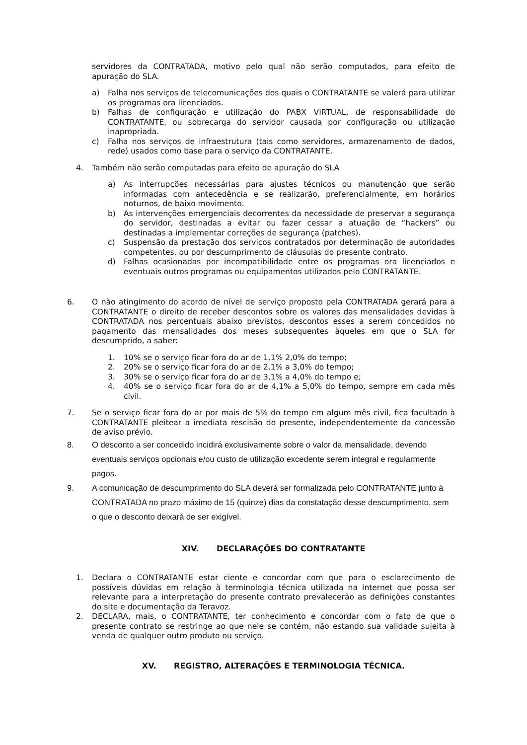servidores da CONTRATADA, motivo pelo qual não serão computados, para efeito de apuração do SLA.
a) Falha nos serviços de telecomunicações dos quais o CONTRATANTE se valerá para utilizar os programas ora licenciados.
b) Falhas de configuração e utilização do PABX VIRTUAL, de responsabilidade do CONTRATANTE, ou sobrecarga do servidor causada por configuração ou utilização inapropriada.
c) Falha nos serviços de infraestrutura (tais como servidores, armazenamento de dados, rede) usados como base para o serviço da CONTRATANTE.
4. Também não serão computadas para efeito de apuração do SLA
a) As interrupções necessárias para ajustes técnicos ou manutenção que serão informadas com antecedência e se realizarão, preferencialmente, em horários noturnos, de baixo movimento.
b) As intervenções emergenciais decorrentes da necessidade de preservar a segurança do servidor, destinadas a evitar ou fazer cessar a atuação de “hackers” ou destinadas a implementar correções de segurança (patches).
c) Suspensão da prestação dos serviços contratados por determinação de autoridades competentes, ou por descumprimento de cláusulas do presente contrato.
d) Falhas ocasionadas por incompatibilidade entre os programas ora licenciados e eventuais outros programas ou equipamentos utilizados pelo CONTRATANTE.
6. O não atingimento do acordo de nível de serviço proposto pela CONTRATADA gerará para a CONTRATANTE o direito de receber descontos sobre os valores das mensalidades devidas à CONTRATADA nos percentuais abaixo previstos, descontos esses a serem concedidos no pagamento das mensalidades dos meses subsequentes àqueles em que o SLA for descumprido, a saber:
1. 10% se o serviço ficar fora do ar de 1,1% 2,0% do tempo;
2. 20% se o serviço ficar fora do ar de 2,1% a 3,0% do tempo;
3. 30% se o serviço ficar fora do ar de 3,1% a 4,0% do tempo e;
4. 40% se o serviço ficar fora do ar de 4,1% a 5,0% do tempo, sempre em cada mês civil.
7. Se o serviço ficar fora do ar por mais de 5% do tempo em algum mês civil, fica facultado à CONTRATANTE pleitear a imediata rescisão do presente, independentemente da concessão de aviso prévio.
8. O desconto a ser concedido incidirá exclusivamente sobre o valor da mensalidade, devendo eventuais serviços opcionais e/ou custo de utilização excedente serem integral e regularmente pagos.
9. A comunicação de descumprimento do SLA deverá ser formalizada pelo CONTRATANTE junto à CONTRATADA no prazo máximo de 15 (quinze) dias da constatação desse descumprimento, sem o que o desconto deixará de ser exigível.
XIV. DECLARAÇÕES DO CONTRATANTE
1. Declara o CONTRATANTE estar ciente e concordar com que para o esclarecimento de possíveis dúvidas em relação à terminologia técnica utilizada na internet que possa ser relevante para a interpretação do presente contrato prevalecerão as definições constantes do site e documentação da Teravoz.
2. DECLARA, mais, o CONTRATANTE, ter conhecimento e concordar com o fato de que o presente contrato se restringe ao que nele se contém, não estando sua validade sujeita à venda de qualquer outro produto ou serviço.
XV. REGISTRO, ALTERAÇÕES E TERMINOLOGIA TÉCNICA.